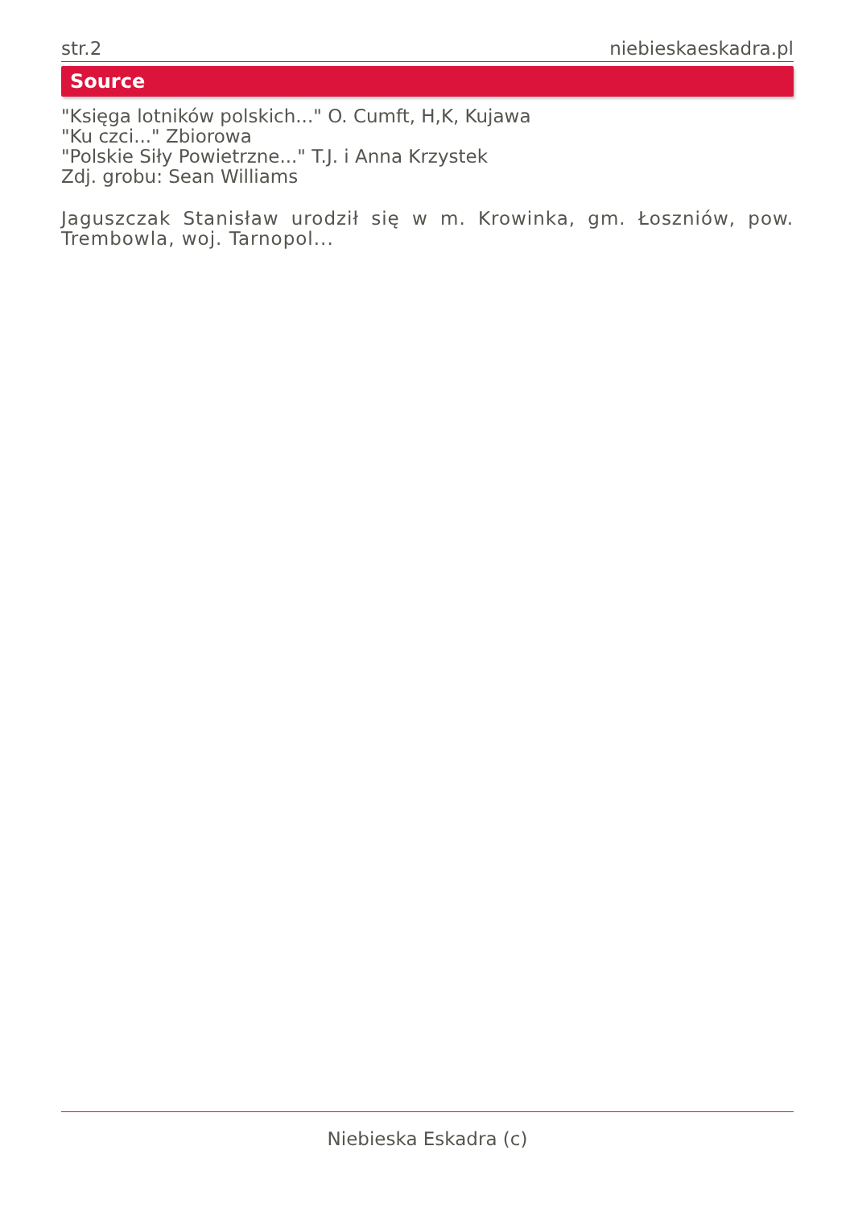str.2 niebieskaeskadra.pl
Source
"Księga lotników polskich..." O. Cumft, H,K, Kujawa
"Ku czci..." Zbiorowa
"Polskie Siły Powietrzne..." T.J. i Anna Krzystek
Zdj. grobu: Sean Williams
Jaguszczak Stanisław urodził się w m. Krowinka, gm. Łoszniów, pow. Trembowla, woj. Tarnopol...
Niebieska Eskadra (c)